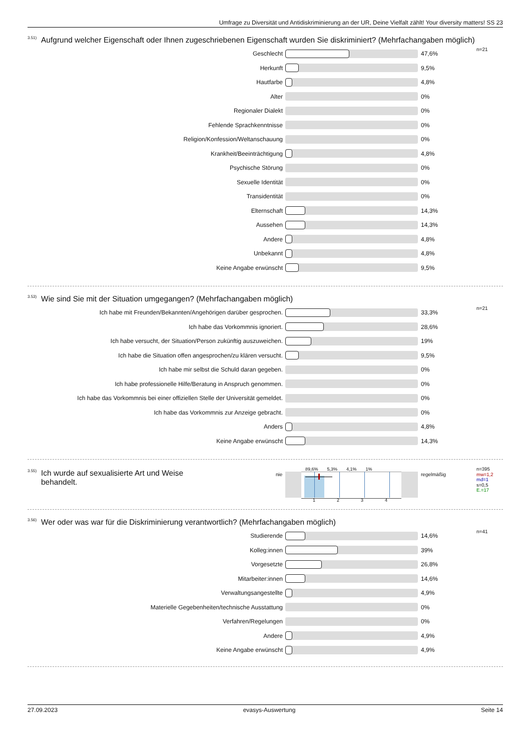Umfrage zu Diversität und Antidiskriminierung an der UR, Deine Vielfalt zählt! Your diversity matters! SS 23
<sup>3.51)</sup> Aufgrund welcher Eigenschaft oder Ihnen zugeschriebenen Eigenschaft wurden Sie diskriminiert? (Mehrfachangaben möglich)
n=21
Geschlecht 47,6%
Herkunft 9,5%
Hautfarbe 4,8%
Alter 0%
Regionaler Dialekt 0%
Fehlende Sprachkenntnisse 0%
Religion/Konfession/Weltanschauung 0%
Krankheit/Beeinträchtigung 4,8%
Psychische Störung 0%
Sexuelle Identität 0%
Transidentität 0%
Elternschaft 14,3%
Aussehen 14,3%
Andere 4,8%
Unbekannt 4,8%
Keine Angabe erwünscht 9,5%
<sup>3.53)</sup> Wie sind Sie mit der Situation umgegangen? (Mehrfachangaben möglich)
n=21
Ich habe mit Freunden/Bekannten/Angehörigen darüber gesprochen. 33,3%
Ich habe das Vorkommnis ignoriert. 28,6%
Ich habe versucht, der Situation/Person zukünftig auszuweichen. 19%
Ich habe die Situation offen angesprochen/zu klären versucht. 9,5%
Ich habe mir selbst die Schuld daran gegeben. 0%
Ich habe professionelle Hilfe/Beratung in Anspruch genommen. 0%
Ich habe das Vorkommnis bei einer offiziellen Stelle der Universität gemeldet.
0%
Ich habe das Vorkommnis zur Anzeige gebracht. 0%
Anders 4,8%
Keine Angabe erwünscht 14,3%
<sup>3.55)</sup> Ich wurde auf sexualisierte Art und Weise behandelt.
nie
89,6% 5,3% 4,1% 1%
1 2 3 4
regelmäßig
n=395
mw=1,2
md=1
s=0,5
E.=17
<sup>3.56)</sup> Wer oder was war für die Diskriminierung verantwortlich? (Mehrfachangaben möglich)
n=41
Studierende 14,6%
Kolleg:innen 39%
Vorgesetzte 26,8%
Mitarbeiter:innen 14,6%
Verwaltungsangestellte 4,9%
Materielle Gegebenheiten/technische Ausstattung 0%
Verfahren/Regelungen 0%
Andere 4,9%
Keine Angabe erwünscht 4,9%
27.09.2023 evasys-Auswertung Seite 14